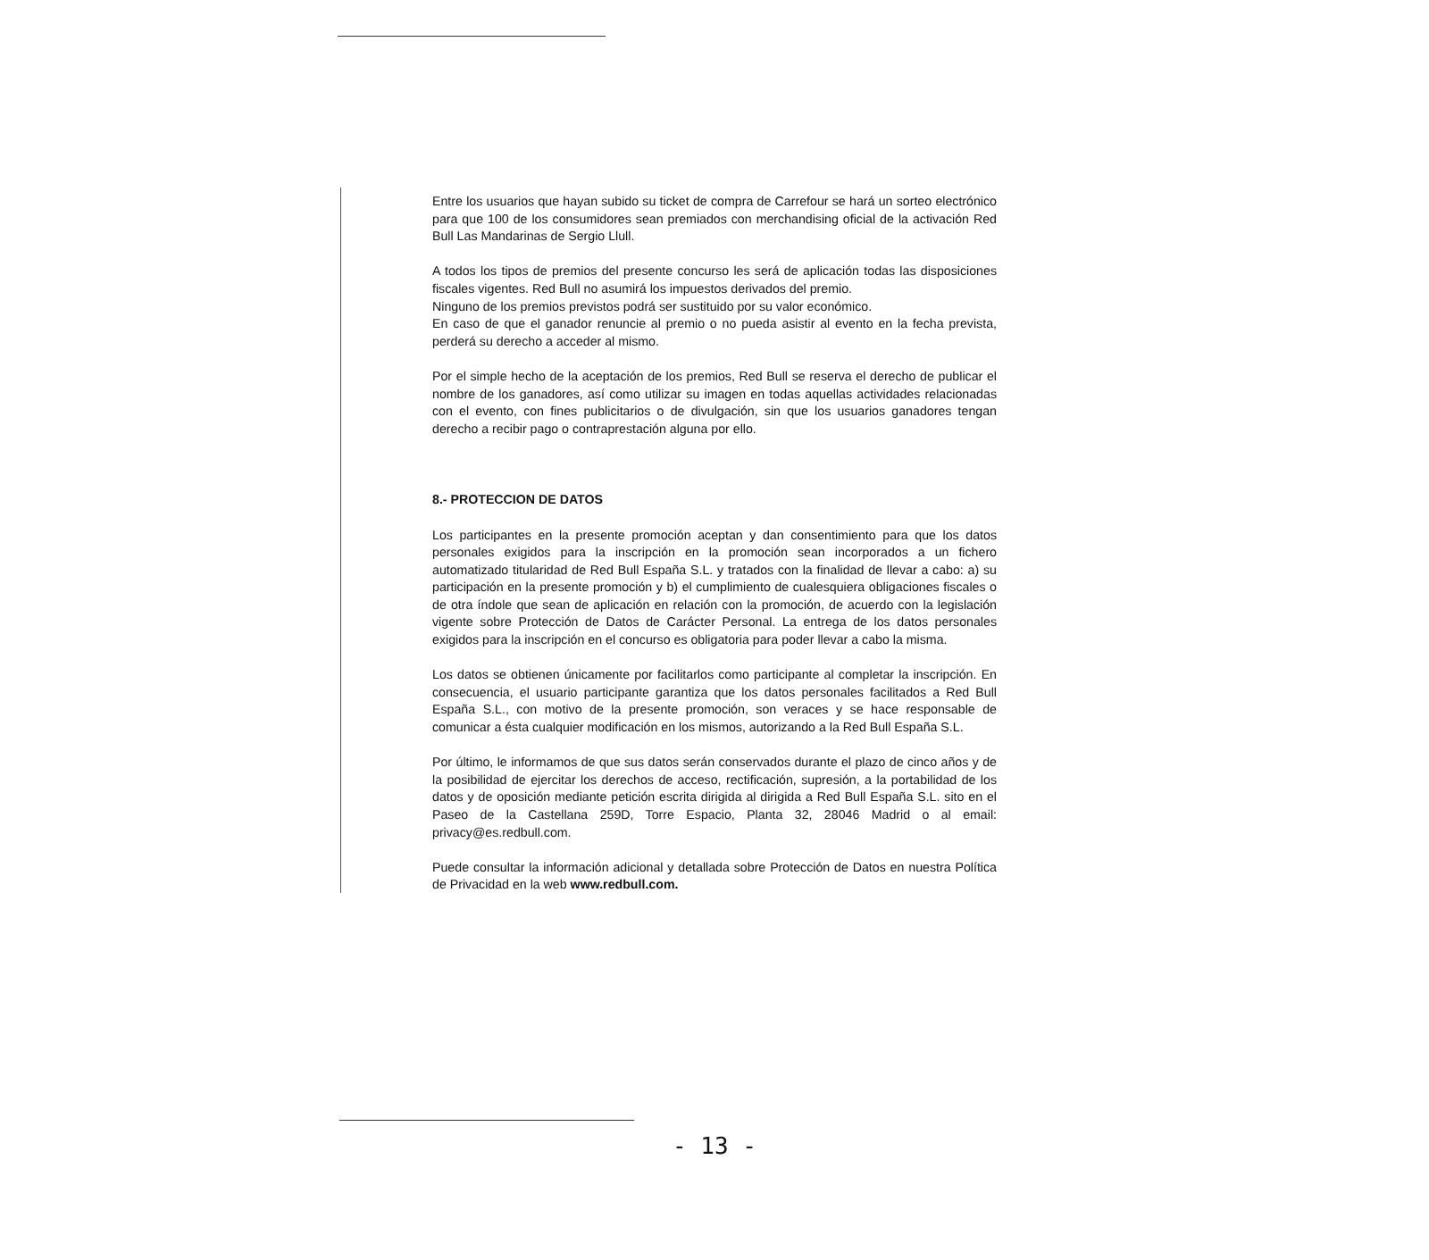Entre los usuarios que hayan subido su ticket de compra de Carrefour se hará un sorteo electrónico para que 100 de los consumidores sean premiados con merchandising oficial de la activación Red Bull Las Mandarinas de Sergio Llull.
A todos los tipos de premios del presente concurso les será de aplicación todas las disposiciones fiscales vigentes. Red Bull no asumirá los impuestos derivados del premio.
Ninguno de los premios previstos podrá ser sustituido por su valor económico.
En caso de que el ganador renuncie al premio o no pueda asistir al evento en la fecha prevista, perderá su derecho a acceder al mismo.
Por el simple hecho de la aceptación de los premios, Red Bull se reserva el derecho de publicar el nombre de los ganadores, así como utilizar su imagen en todas aquellas actividades relacionadas con el evento, con fines publicitarios o de divulgación, sin que los usuarios ganadores tengan derecho a recibir pago o contraprestación alguna por ello.
8.- PROTECCION DE DATOS
Los participantes en la presente promoción aceptan y dan consentimiento para que los datos personales exigidos para la inscripción en la promoción sean incorporados a un fichero automatizado titularidad de Red Bull España S.L. y tratados con la finalidad de llevar a cabo: a) su participación en la presente promoción y b) el cumplimiento de cualesquiera obligaciones fiscales o de otra índole que sean de aplicación en relación con la promoción, de acuerdo con la legislación vigente sobre Protección de Datos de Carácter Personal. La entrega de los datos personales exigidos para la inscripción en el concurso es obligatoria para poder llevar a cabo la misma.
Los datos se obtienen únicamente por facilitarlos como participante al completar la inscripción. En consecuencia, el usuario participante garantiza que los datos personales facilitados a Red Bull España S.L., con motivo de la presente promoción, son veraces y se hace responsable de comunicar a ésta cualquier modificación en los mismos, autorizando a la Red Bull España S.L.
Por último, le informamos de que sus datos serán conservados durante el plazo de cinco años y de la posibilidad de ejercitar los derechos de acceso, rectificación, supresión, a la portabilidad de los datos y de oposición mediante petición escrita dirigida al dirigida a Red Bull España S.L. sito en el Paseo de la Castellana 259D, Torre Espacio, Planta 32, 28046 Madrid o al email: privacy@es.redbull.com.
Puede consultar la información adicional y detallada sobre Protección de Datos en nuestra Política de Privacidad en la web www.redbull.com.
- 13 -